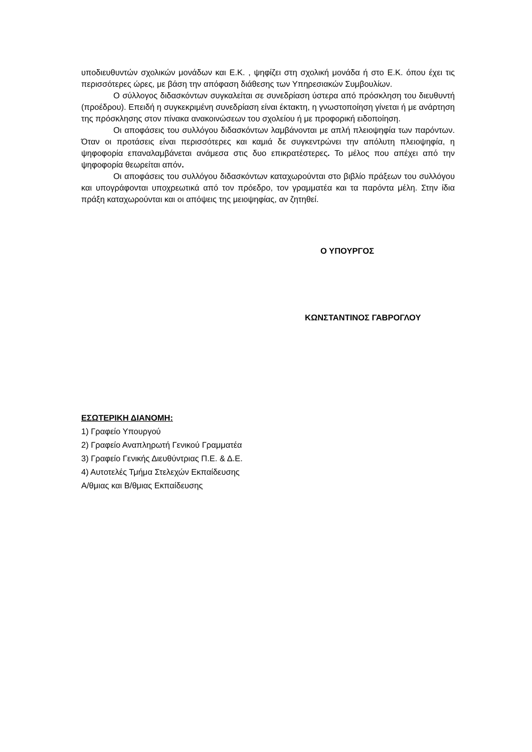υποδιευθυντών σχολικών μονάδων και Ε.Κ. , ψηφίζει στη σχολική μονάδα ή στο Ε.Κ. όπου έχει τις περισσότερες ώρες, με βάση την απόφαση διάθεσης των Υπηρεσιακών Συμβουλίων.
Ο σύλλογος διδασκόντων συγκαλείται σε συνεδρίαση ύστερα από πρόσκληση του διευθυντή (προέδρου). Επειδή η συγκεκριμένη συνεδρίαση είναι έκτακτη, η γνωστοποίηση γίνεται ή με ανάρτηση της πρόσκλησης στον πίνακα ανακοινώσεων του σχολείου ή με προφορική ειδοποίηση.
Οι αποφάσεις του συλλόγου διδασκόντων λαμβάνονται με απλή πλειοψηφία των παρόντων. Όταν οι προτάσεις είναι περισσότερες και καμιά δε συγκεντρώνει την απόλυτη πλειοψηφία, η ψηφοφορία επαναλαμβάνεται ανάμεσα στις δυο επικρατέστερες. Το μέλος που απέχει από την ψηφοφορία θεωρείται απόν.
Οι αποφάσεις του συλλόγου διδασκόντων καταχωρούνται στο βιβλίο πράξεων του συλλόγου και υπογράφονται υποχρεωτικά από τον πρόεδρο, τον γραμματέα και τα παρόντα μέλη. Στην ίδια πράξη καταχωρούνται και οι απόψεις της μειοψηφίας, αν ζητηθεί.
Ο ΥΠΟΥΡΓΟΣ
ΚΩΝΣΤΑΝΤΙΝΟΣ ΓΑΒΡΟΓΛΟΥ
ΕΣΩΤΕΡΙΚΗ ΔΙΑΝΟΜΗ:
1) Γραφείο Υπουργού
2) Γραφείο Αναπληρωτή Γενικού Γραμματέα
3) Γραφείο Γενικής Διευθύντριας Π.Ε. & Δ.Ε.
4) Αυτοτελές Τμήμα Στελεχών Εκπαίδευσης
Α/θμιας και Β/θμιας Εκπαίδευσης